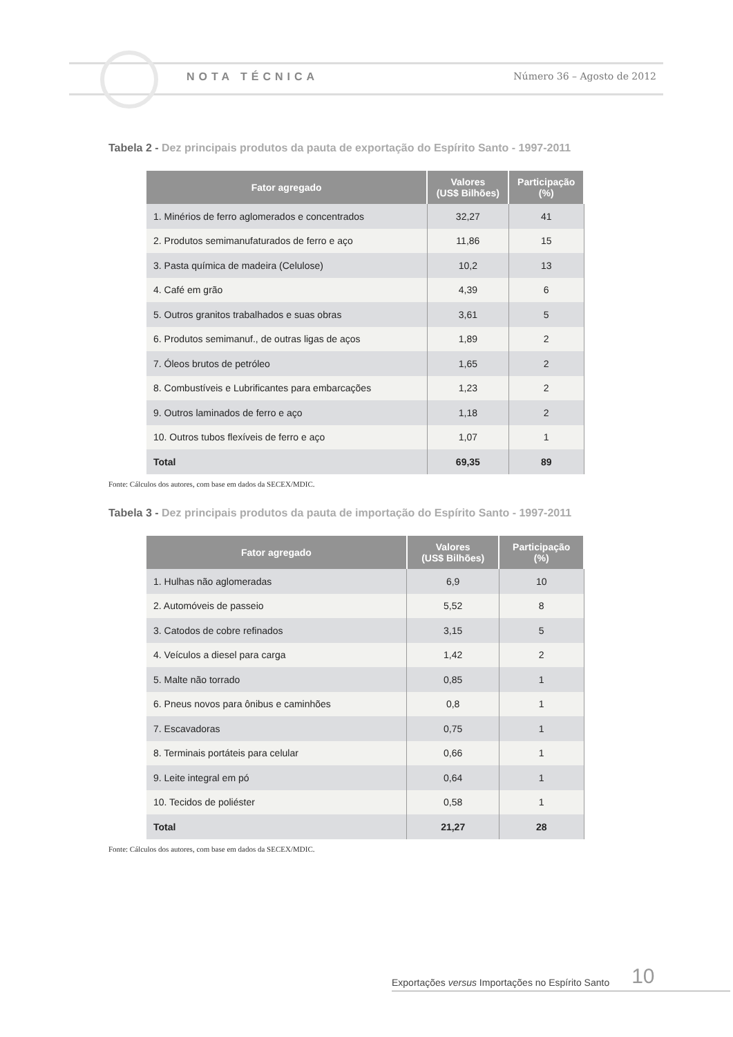NOTA TÉCNICA Número 36 – Agosto de 2012
Tabela 2 - Dez principais produtos da pauta de exportação do Espírito Santo - 1997-2011
| Fator agregado | Valores (US$ Bilhões) | Participação (%) |
| --- | --- | --- |
| 1. Minérios de ferro aglomerados e concentrados | 32,27 | 41 |
| 2. Produtos semimanufaturados de ferro e aço | 11,86 | 15 |
| 3. Pasta química de madeira (Celulose) | 10,2 | 13 |
| 4. Café em grão | 4,39 | 6 |
| 5. Outros granitos trabalhados e suas obras | 3,61 | 5 |
| 6. Produtos semimanuf., de outras ligas de aços | 1,89 | 2 |
| 7. Óleos brutos de petróleo | 1,65 | 2 |
| 8. Combustíveis e Lubrificantes para embarcações | 1,23 | 2 |
| 9. Outros laminados de ferro e aço | 1,18 | 2 |
| 10. Outros tubos flexíveis de ferro e aço | 1,07 | 1 |
| Total | 69,35 | 89 |
Fonte: Cálculos dos autores, com base em dados da SECEX/MDIC.
Tabela 3 - Dez principais produtos da pauta de importação do Espírito Santo - 1997-2011
| Fator agregado | Valores (US$ Bilhões) | Participação (%) |
| --- | --- | --- |
| 1. Hulhas não aglomeradas | 6,9 | 10 |
| 2. Automóveis de passeio | 5,52 | 8 |
| 3. Catodos de cobre refinados | 3,15 | 5 |
| 4. Veículos a diesel para carga | 1,42 | 2 |
| 5. Malte não torrado | 0,85 | 1 |
| 6. Pneus novos para ônibus e caminhões | 0,8 | 1 |
| 7. Escavadoras | 0,75 | 1 |
| 8. Terminais portáteis para celular | 0,66 | 1 |
| 9. Leite integral em pó | 0,64 | 1 |
| 10. Tecidos de poliéster | 0,58 | 1 |
| Total | 21,27 | 28 |
Fonte: Cálculos dos autores, com base em dados da SECEX/MDIC.
Exportações versus Importações no Espírito Santo 10